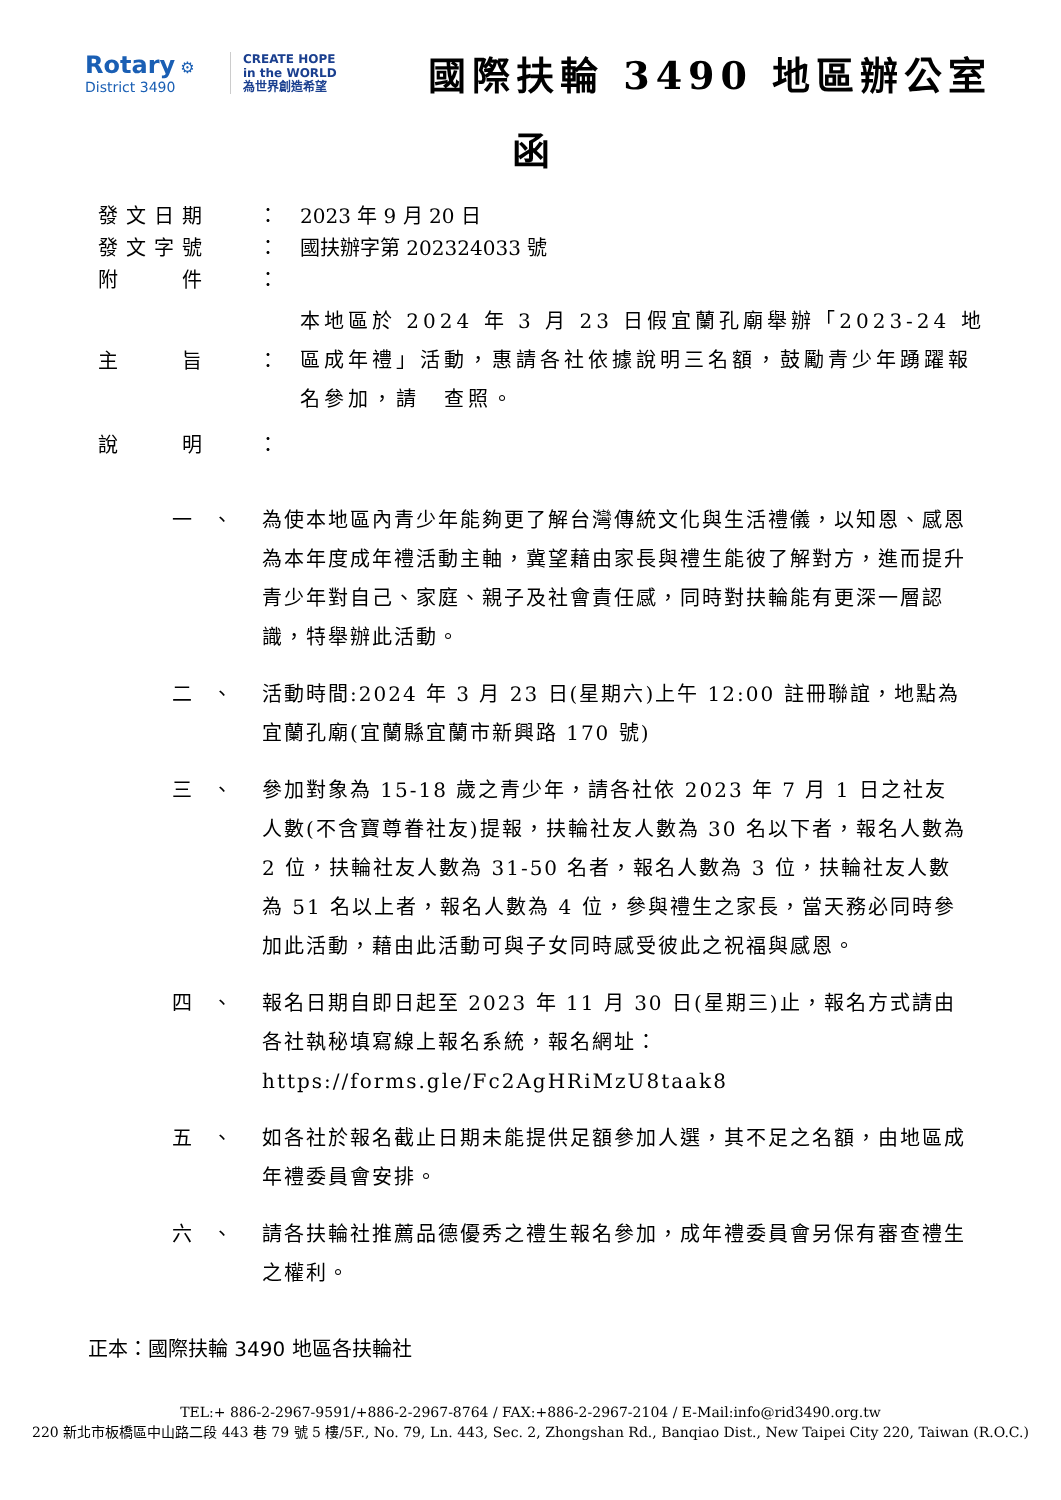Rotary ⚙
District 3490
CREATE HOPE
in the WORLD
為世界創造希望
國際扶輪 3490 地區辦公室
函
發文日期 ：
2023 年 9 月 20 日
發文字號 ：
國扶辦字第 202324033 號
附　　件 ：
主　　旨
：
本地區於 2024 年 3 月 23 日假宜蘭孔廟舉辦「2023-24 地區成年禮」活動，惠請各社依據說明三名額，鼓勵青少年踴躍報名參加，請　查照。
說　　明 ：
一　、 為使本地區內青少年能夠更了解台灣傳統文化與生活禮儀，以知恩、感恩為本年度成年禮活動主軸，冀望藉由家長與禮生能彼了解對方，進而提升青少年對自己、家庭、親子及社會責任感，同時對扶輪能有更深一層認識，特舉辦此活動。
二　、 活動時間:2024 年 3 月 23 日(星期六)上午 12:00 註冊聯誼，地點為宜蘭孔廟(宜蘭縣宜蘭市新興路 170 號)
三　、 參加對象為 15-18 歲之青少年，請各社依 2023 年 7 月 1 日之社友人數(不含寶尊眷社友)提報，扶輪社友人數為 30 名以下者，報名人數為 2 位，扶輪社友人數為 31-50 名者，報名人數為 3 位，扶輪社友人數為 51 名以上者，報名人數為 4 位，參與禮生之家長，當天務必同時參加此活動，藉由此活動可與子女同時感受彼此之祝福與感恩。
四　、 報名日期自即日起至 2023 年 11 月 30 日(星期三)止，報名方式請由各社執秘填寫線上報名系統，報名網址：https://forms.gle/Fc2AgHRiMzU8taak8
五　、 如各社於報名截止日期未能提供足額參加人選，其不足之名額，由地區成年禮委員會安排。
六　、 請各扶輪社推薦品德優秀之禮生報名參加，成年禮委員會另保有審查禮生之權利。
正本：國際扶輪 3490 地區各扶輪社
TEL:+ 886-2-2967-9591/+886-2-2967-8764 / FAX:+886-2-2967-2104 / E-Mail:info@rid3490.org.tw
220 新北市板橋區中山路二段 443 巷 79 號 5 樓/5F., No. 79, Ln. 443, Sec. 2, Zhongshan Rd., Banqiao Dist., New Taipei City 220, Taiwan (R.O.C.)